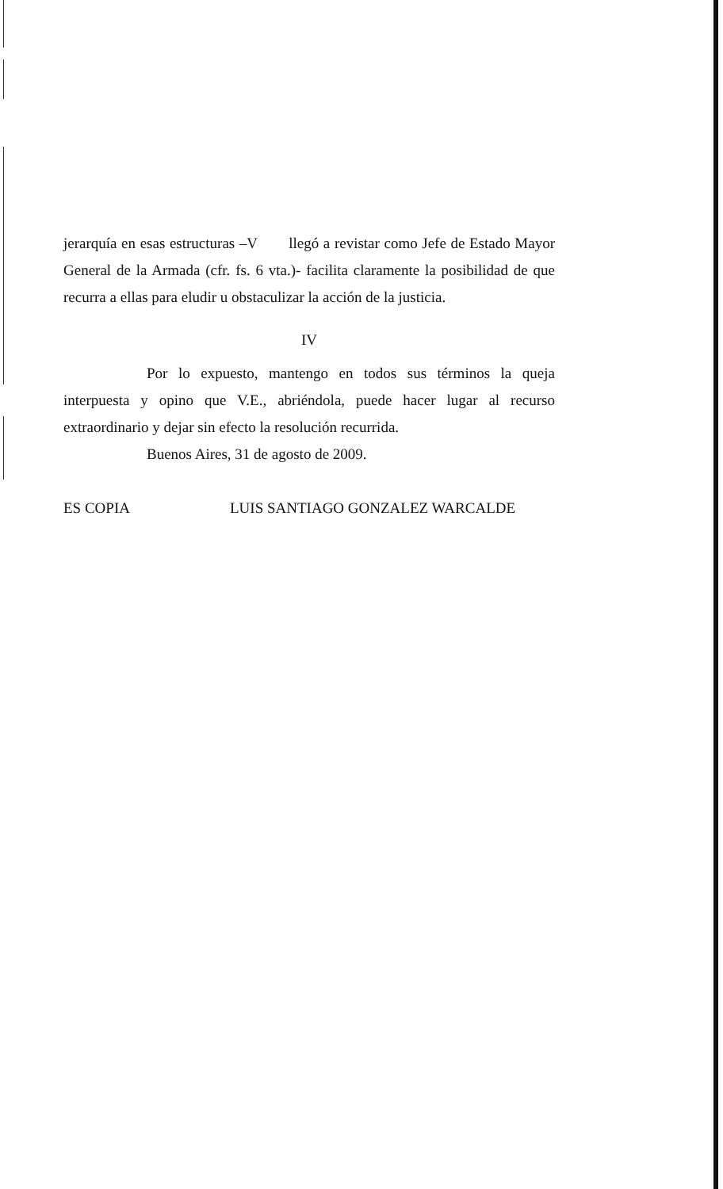jerarquía en esas estructuras –V llegó a revistar como Jefe de Estado Mayor General de la Armada (cfr. fs. 6 vta.)- facilita claramente la posibilidad de que recurra a ellas para eludir u obstaculizar la acción de la justicia.
IV
Por lo expuesto, mantengo en todos sus términos la queja interpuesta y opino que V.E., abriéndola, puede hacer lugar al recurso extraordinario y dejar sin efecto la resolución recurrida.
Buenos Aires, 31 de agosto de 2009.
ES COPIA LUIS SANTIAGO GONZALEZ WARCALDE